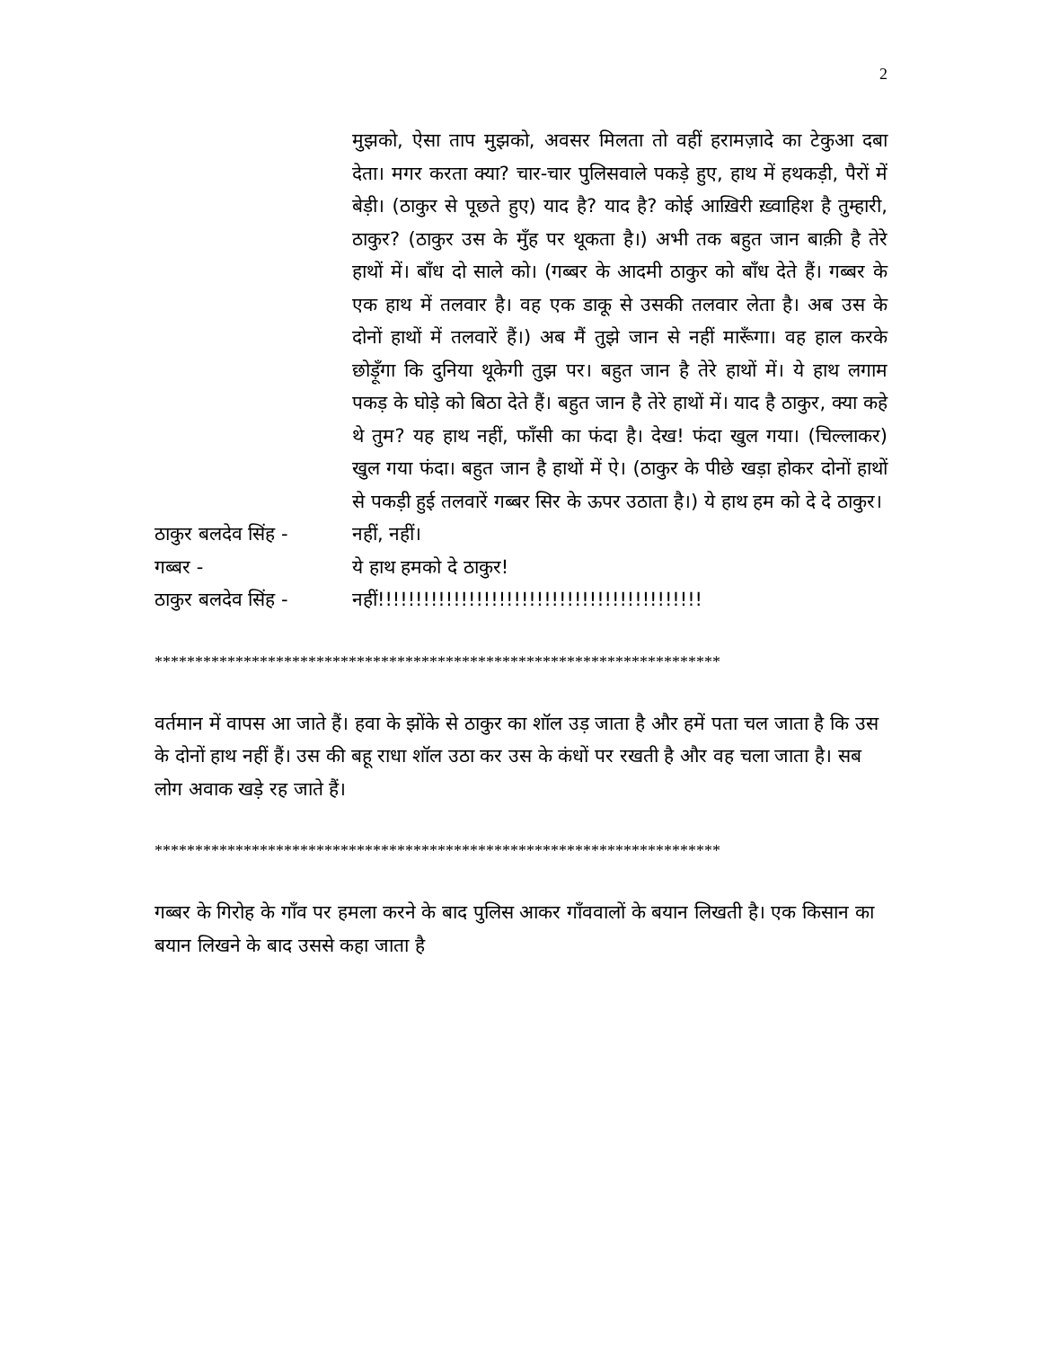2
मुझको, ऐसा ताप मुझको, अवसर मिलता तो वहीं हरामज़ादे का टेकुआ दबा देता। मगर करता क्या? चार-चार पुलिसवाले पकड़े हुए, हाथ में हथकड़ी, पैरों में बेड़ी। (ठाकुर से पूछते हुए) याद है? याद है? कोई आख़िरी ख़्वाहिश है तुम्हारी, ठाकुर? (ठाकुर उस के मुँह पर थूकता है।) अभी तक बहुत जान बाक़ी है तेरे हाथों में। बाँध दो साले को। (गब्बर के आदमी ठाकुर को बाँध देते हैं। गब्बर के एक हाथ में तलवार है। वह एक डाकू से उसकी तलवार लेता है। अब उस के दोनों हाथों में तलवारें हैं।) अब मैं तुझे जान से नहीं मारूँगा। वह हाल करके छोड़ूँगा कि दुनिया थूकेगी तुझ पर। बहुत जान है तेरे हाथों में। ये हाथ लगाम पकड़ के घोड़े को बिठा देते हैं। बहुत जान है तेरे हाथों में। याद है ठाकुर, क्या कहे थे तुम? यह हाथ नहीं, फाँसी का फंदा है। देख! फंदा खुल गया। (चिल्लाकर) खुल गया फंदा। बहुत जान है हाथों में ऐ। (ठाकुर के पीछे खड़ा होकर दोनों हाथों से पकड़ी हुई तलवारें गब्बर सिर के ऊपर उठाता है।) ये हाथ हम को दे दे ठाकुर।
ठाकुर बलदेव सिंह - नहीं, नहीं।
गब्बर - ये हाथ हमको दे ठाकुर!
ठाकुर बलदेव सिंह - नहीं!!!!!!!!!!!!!!!!!!!!!!!!!!!!!!!!!!!!!!!!!!!
**********************************************************************
वर्तमान में वापस आ जाते हैं। हवा के झोंके से ठाकुर का शॉल उड़ जाता है और हमें पता चल जाता है कि उस के दोनों हाथ नहीं हैं। उस की बहू राधा शॉल उठा कर उस के कंधों पर रखती है और वह चला जाता है। सब लोग अवाक खड़े रह जाते हैं।
**********************************************************************
गब्बर के गिरोह के गाँव पर हमला करने के बाद पुलिस आकर गाँववालों के बयान लिखती है। एक किसान का बयान लिखने के बाद उससे कहा जाता है